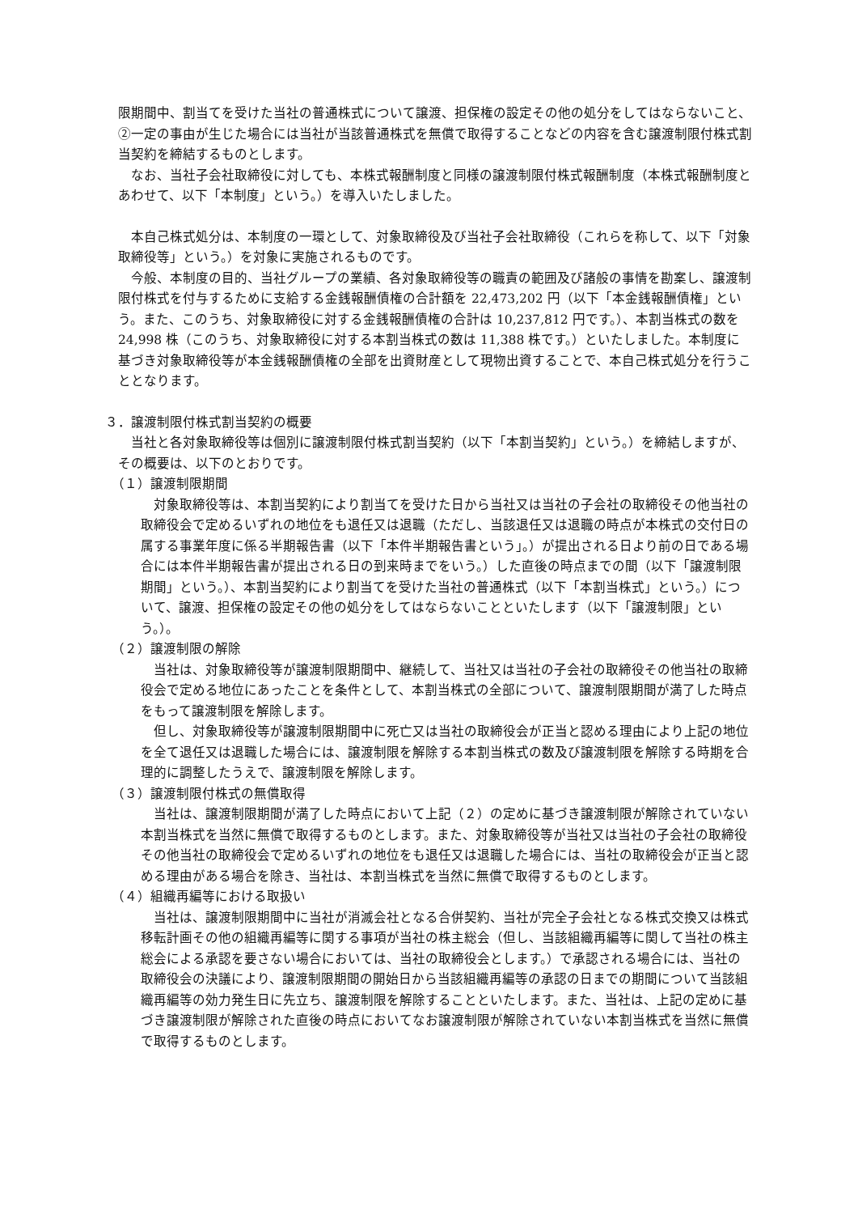限期間中、割当てを受けた当社の普通株式について譲渡、担保権の設定その他の処分をしてはならないこと、②一定の事由が生じた場合には当社が当該普通株式を無償で取得することなどの内容を含む譲渡制限付株式割当契約を締結するものとします。
なお、当社子会社取締役に対しても、本株式報酬制度と同様の譲渡制限付株式報酬制度（本株式報酬制度とあわせて、以下「本制度」という。）を導入いたしました。
本自己株式処分は、本制度の一環として、対象取締役及び当社子会社取締役（これらを称して、以下「対象取締役等」という。）を対象に実施されるものです。
今般、本制度の目的、当社グループの業績、各対象取締役等の職責の範囲及び諸般の事情を勘案し、譲渡制限付株式を付与するために支給する金銭報酬債権の合計額を 22,473,202 円（以下「本金銭報酬債権」という。また、このうち、対象取締役に対する金銭報酬債権の合計は 10,237,812 円です。）、本割当株式の数を 24,998 株（このうち、対象取締役に対する本割当株式の数は 11,388 株です。）といたしました。本制度に基づき対象取締役等が本金銭報酬債権の全部を出資財産として現物出資することで、本自己株式処分を行うこととなります。
３．譲渡制限付株式割当契約の概要
当社と各対象取締役等は個別に譲渡制限付株式割当契約（以下「本割当契約」という。）を締結しますが、その概要は、以下のとおりです。
（１）譲渡制限期間
対象取締役等は、本割当契約により割当てを受けた日から当社又は当社の子会社の取締役その他当社の取締役会で定めるいずれの地位をも退任又は退職（ただし、当該退任又は退職の時点が本株式の交付日の属する事業年度に係る半期報告書（以下「本件半期報告書という」。）が提出される日より前の日である場合には本件半期報告書が提出される日の到来時までをいう。）した直後の時点までの間（以下「譲渡制限期間」という。）、本割当契約により割当てを受けた当社の普通株式（以下「本割当株式」という。）について、譲渡、担保権の設定その他の処分をしてはならないことといたします（以下「譲渡制限」という。）。
（２）譲渡制限の解除
当社は、対象取締役等が譲渡制限期間中、継続して、当社又は当社の子会社の取締役その他当社の取締役会で定める地位にあったことを条件として、本割当株式の全部について、譲渡制限期間が満了した時点をもって譲渡制限を解除します。
但し、対象取締役等が譲渡制限期間中に死亡又は当社の取締役会が正当と認める理由により上記の地位を全て退任又は退職した場合には、譲渡制限を解除する本割当株式の数及び譲渡制限を解除する時期を合理的に調整したうえで、譲渡制限を解除します。
（３）譲渡制限付株式の無償取得
当社は、譲渡制限期間が満了した時点において上記（２）の定めに基づき譲渡制限が解除されていない本割当株式を当然に無償で取得するものとします。また、対象取締役等が当社又は当社の子会社の取締役その他当社の取締役会で定めるいずれの地位をも退任又は退職した場合には、当社の取締役会が正当と認める理由がある場合を除き、当社は、本割当株式を当然に無償で取得するものとします。
（４）組織再編等における取扱い
当社は、譲渡制限期間中に当社が消滅会社となる合併契約、当社が完全子会社となる株式交換又は株式移転計画その他の組織再編等に関する事項が当社の株主総会（但し、当該組織再編等に関して当社の株主総会による承認を要さない場合においては、当社の取締役会とします。）で承認される場合には、当社の取締役会の決議により、譲渡制限期間の開始日から当該組織再編等の承認の日までの期間について当該組織再編等の効力発生日に先立ち、譲渡制限を解除することといたします。また、当社は、上記の定めに基づき譲渡制限が解除された直後の時点においてなお譲渡制限が解除されていない本割当株式を当然に無償で取得するものとします。